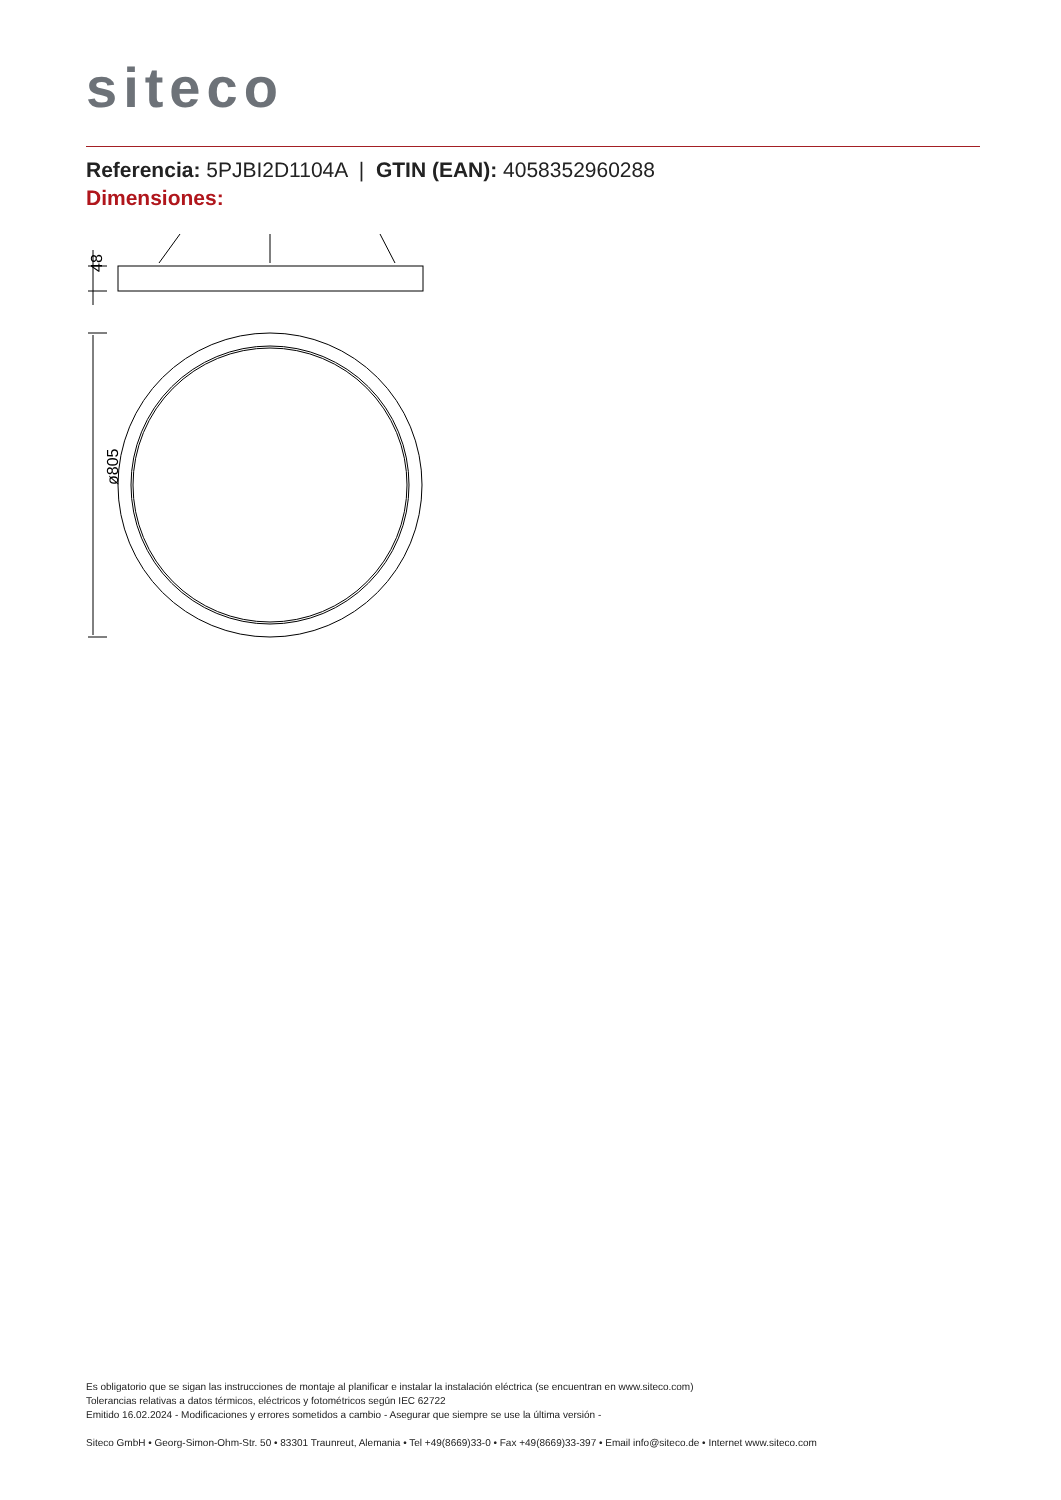siteco
Referencia: 5PJBI2D1104A | GTIN (EAN): 4058352960288
Dimensiones:
48
ø805
Es obligatorio que se sigan las instrucciones de montaje al planificar e instalar la instalación eléctrica (se encuentran en www.siteco.com)
Tolerancias relativas a datos térmicos, eléctricos y fotométricos según IEC 62722
Emitido 16.02.2024 - Modificaciones y errores sometidos a cambio - Asegurar que siempre se use la última versión -
Siteco GmbH • Georg-Simon-Ohm-Str. 50 • 83301 Traunreut, Alemania • Tel +49(8669)33-0 • Fax +49(8669)33-397 • Email info@siteco.de • Internet www.siteco.com